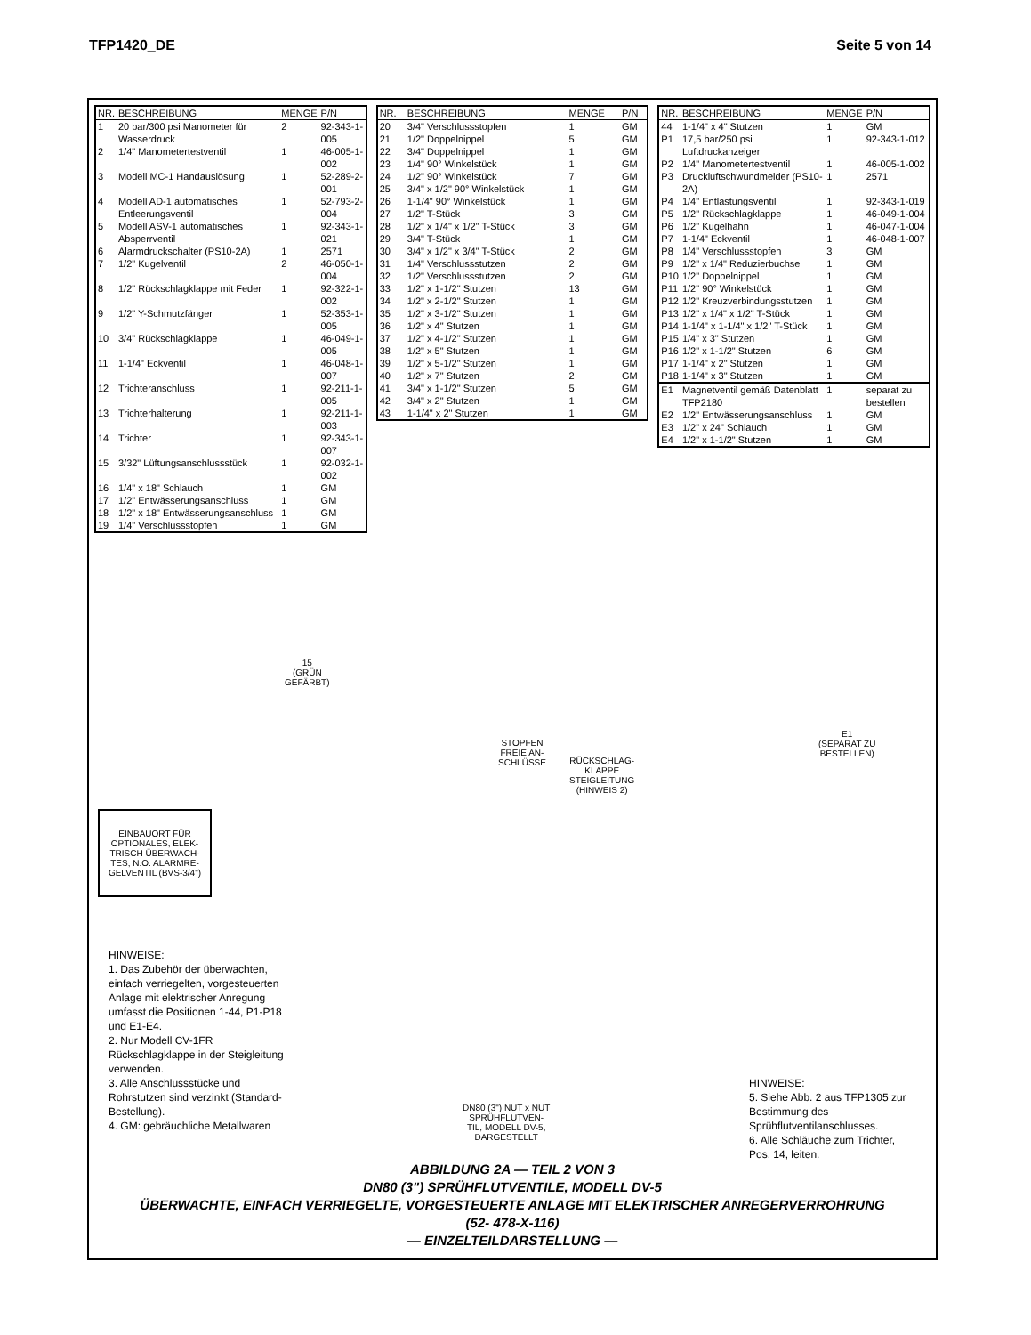TFP1420_DE Seite 5 von 14
| NR. | BESCHREIBUNG | MENGE | P/N |
| --- | --- | --- | --- |
| 1 | 20 bar/300 psi Manometer für Wasserdruck | 2 | 92-343-1-005 |
| 2 | 1/4" Manometertestventil | 1 | 46-005-1-002 |
| 3 | Modell MC-1 Handauslösung | 1 | 52-289-2-001 |
| 4 | Modell AD-1 automatisches Entleerungsventil | 1 | 52-793-2-004 |
| 5 | Modell ASV-1 automatisches Absperrventil | 1 | 92-343-1-021 |
| 6 | Alarmdruckschalter (PS10-2A) | 1 | 2571 |
| 7 | 1/2" Kugelventil | 2 | 46-050-1-004 |
| 8 | 1/2" Rückschlagklappe mit Feder | 1 | 92-322-1-002 |
| 9 | 1/2" Y-Schmutzfänger | 1 | 52-353-1-005 |
| 10 | 3/4" Rückschlagklappe | 1 | 46-049-1-005 |
| 11 | 1-1/4" Eckventil | 1 | 46-048-1-007 |
| 12 | Trichteranschluss | 1 | 92-211-1-005 |
| 13 | Trichterhalterung | 1 | 92-211-1-003 |
| 14 | Trichter | 1 | 92-343-1-007 |
| 15 | 3/32" Lüftungsanschlussstück | 1 | 92-032-1-002 |
| 16 | 1/4" x 18" Schlauch | 1 | GM |
| 17 | 1/2" Entwässerungsanschluss | 1 | GM |
| 18 | 1/2" x 18" Entwässerungsanschluss | 1 | GM |
| 19 | 1/4" Verschlussstopfen | 1 | GM |
| NR. | BESCHREIBUNG | MENGE | P/N |
| --- | --- | --- | --- |
| 20 | 3/4" Verschlussstopfen | 1 | GM |
| 21 | 1/2" Doppelnippel | 5 | GM |
| 22 | 3/4" Doppelnippel | 1 | GM |
| 23 | 1/4" 90° Winkelstück | 1 | GM |
| 24 | 1/2" 90° Winkelstück | 7 | GM |
| 25 | 3/4" x 1/2" 90° Winkelstück | 1 | GM |
| 26 | 1-1/4" 90° Winkelstück | 1 | GM |
| 27 | 1/2" T-Stück | 3 | GM |
| 28 | 1/2" x 1/4" x 1/2" T-Stück | 3 | GM |
| 29 | 3/4" T-Stück | 1 | GM |
| 30 | 3/4" x 1/2" x 3/4" T-Stück | 2 | GM |
| 31 | 1/4" Verschlussstutzen | 2 | GM |
| 32 | 1/2" Verschlussstutzen | 2 | GM |
| 33 | 1/2" x 1-1/2" Stutzen | 13 | GM |
| 34 | 1/2" x 2-1/2" Stutzen | 1 | GM |
| 35 | 1/2" x 3-1/2" Stutzen | 1 | GM |
| 36 | 1/2" x 4" Stutzen | 1 | GM |
| 37 | 1/2" x 4-1/2" Stutzen | 1 | GM |
| 38 | 1/2" x 5" Stutzen | 1 | GM |
| 39 | 1/2" x 5-1/2" Stutzen | 1 | GM |
| 40 | 1/2" x 7" Stutzen | 2 | GM |
| 41 | 3/4" x 1-1/2" Stutzen | 5 | GM |
| 42 | 3/4" x 2" Stutzen | 1 | GM |
| 43 | 1-1/4" x 2" Stutzen | 1 | GM |
| NR. | BESCHREIBUNG | MENGE | P/N |
| --- | --- | --- | --- |
| 44 | 1-1/4" x 4" Stutzen | 1 | GM |
| P1 | 17,5 bar/250 psi Luftdruckanzeiger | 1 | 92-343-1-012 |
| P2 | 1/4" Manometertestventil | 1 | 46-005-1-002 |
| P3 | Druckluftschwundmelder (PS10-2A) | 1 | 2571 |
| P4 | 1/4" Entlastungsventil | 1 | 92-343-1-019 |
| P5 | 1/2" Rückschlagklappe | 1 | 46-049-1-004 |
| P6 | 1/2" Kugelhahn | 1 | 46-047-1-004 |
| P7 | 1-1/4" Eckventil | 1 | 46-048-1-007 |
| P8 | 1/4" Verschlussstopfen | 3 | GM |
| P9 | 1/2" x 1/4" Reduzierbuchse | 1 | GM |
| P10 | 1/2" Doppelnippel | 1 | GM |
| P11 | 1/2" 90° Winkelstück | 1 | GM |
| P12 | 1/2" Kreuzverbindungsstutzen | 1 | GM |
| P13 | 1/2" x 1/4" x 1/2" T-Stück | 1 | GM |
| P14 | 1-1/4" x 1-1/4" x 1/2" T-Stück | 1 | GM |
| P15 | 1/4" x 3" Stutzen | 1 | GM |
| P16 | 1/2" x 1-1/2" Stutzen | 6 | GM |
| P17 | 1-1/4" x 2" Stutzen | 1 | GM |
| P18 | 1-1/4" x 3" Stutzen | 1 | GM |
| E1 | Magnetventil gemäß Datenblatt TFP2180 | 1 | separat zu bestellen |
| E2 | 1/2" Entwässerungsanschluss | 1 | GM |
| E3 | 1/2" x 24" Schlauch | 1 | GM |
| E4 | 1/2" x 1-1/2" Stutzen | 1 | GM |
STOPFEN
FREIE AN-
SCHLÜSSE
RÜCKSCHLAG-
KLAPPE
STEIGLEITUNG
(HINWEIS 2)
15
(GRÜN
GEFÄRBT)
E1
(SEPARAT ZU
BESTELLEN)
DN80 (3") NUT x NUT
SPRÜHFLUTVEN-
TIL, MODELL DV-5,
DARGESTELLT
EINBAUORT FÜR OPTIONALES, ELEK-TRISCH ÜBERWACH-TES, N.O. ALARMRE-GELVENTIL (BVS-3/4")
HINWEISE:
1. Das Zubehör der überwachten, einfach verriegelten, vorgesteuerten Anlage mit elektrischer Anregung umfasst die Positionen 1-44, P1-P18 und E1-E4.
2. Nur Modell CV-1FR Rückschlagklappe in der Steigleitung verwenden.
3. Alle Anschlussstücke und Rohrstutzen sind verzinkt (Standard-Bestellung).
4. GM: gebräuchliche Metallwaren
HINWEISE:
5. Siehe Abb. 2 aus TFP1305 zur Bestimmung des Sprühflutventilanschlusses.
6. Alle Schläuche zum Trichter, Pos. 14, leiten.
ABBILDUNG 2A — TEIL 2 VON 3
DN80 (3") SPRÜHFLUTVENTILE, MODELL DV-5
ÜBERWACHTE, EINFACH VERRIEGELTE, VORGESTEUERTE ANLAGE MIT ELEKTRISCHER ANREGERVERROHRUNG
(52- 478-X-116)
— EINZELTEILDARSTELLUNG —